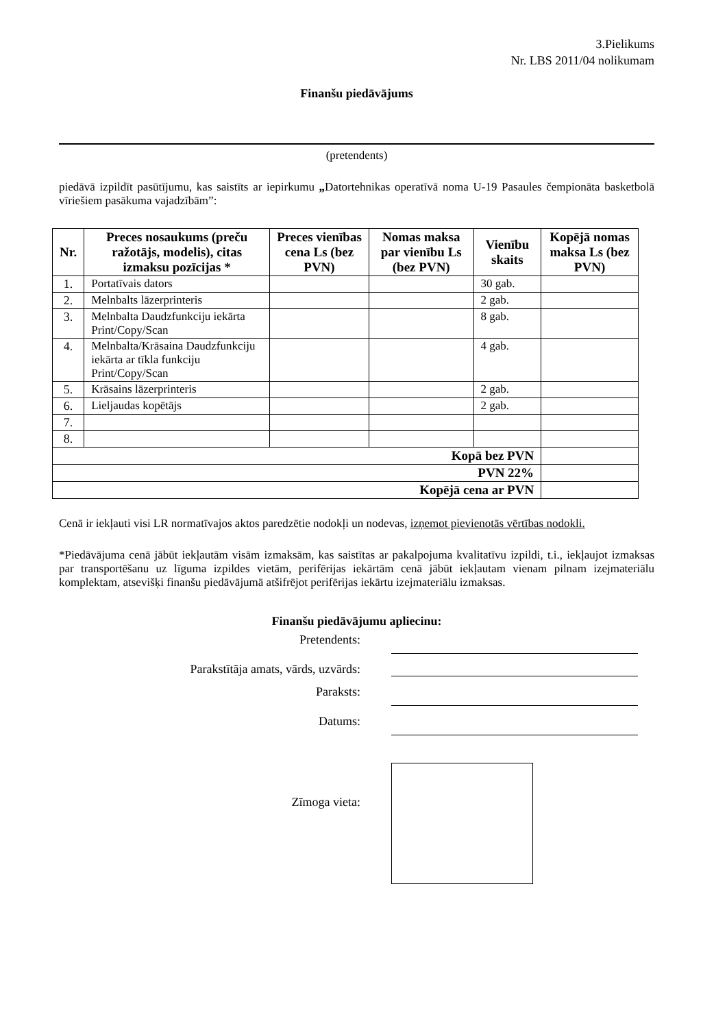3.Pielikums
Nr. LBS 2011/04 nolikumam
Finanšu piedāvājums
(pretendents)
piedāvā izpildīt pasūtījumu, kas saistīts ar iepirkumu „Datortehnikas operatīvā noma U-19 Pasaules čempionāta basketbolā vīriešiem pasākuma vajadzībām”:
| Nr. | Preces nosaukums (preču ražotājs, modelis), citas izmaksu pozīcijas * | Preces vienības cena Ls (bez PVN) | Nomas maksa par vienību Ls (bez PVN) | Vienību skaits | Kopējā nomas maksa Ls (bez PVN) |
| --- | --- | --- | --- | --- | --- |
| 1. | Portatīvais dators | | | 30 gab. | |
| 2. | Melnbalts lāzerprinteris | | | 2 gab. | |
| 3. | Melnbalta Daudzfunkciju iekārta Print/Copy/Scan | | | 8 gab. | |
| 4. | Melnbalta/Krāsaina Daudzfunkciju iekārta ar tīkla funkciju Print/Copy/Scan | | | 4 gab. | |
| 5. | Krāsains lāzerprinteris | | | 2 gab. | |
| 6. | Lieljaudas kopētājs | | | 2 gab. | |
| 7. | | | | | |
| 8. | | | | | |
| Kopā bez PVN | | | | | |
| PVN 22% | | | | | |
| Kopējā cena ar PVN | | | | | |
Cenā ir iekļauti visi LR normatīvajos aktos paredzētie nodokļi un nodevas, izņemot pievienotās vērtības nodokli.
*Piedāvājuma cenā jābūt iekļautām visām izmaksām, kas saistītas ar pakalpojuma kvalitatīvu izpildi, t.i., iekļaujot izmaksas par transportēšanu uz līguma izpildes vietām, perifērijas iekārtām cenā jābūt iekļautam vienam pilnam izejmateriālu komplektam, atsevišķi finanšu piedāvājumā atšifrējot perifērijas iekārtu izejmateriālu izmaksas.
Finanšu piedāvājumu apliecinu:
Pretendents:
Parakstītāja amats, vārds, uzvārds:
Paraksts:
Datums:
Zīmoga vieta: